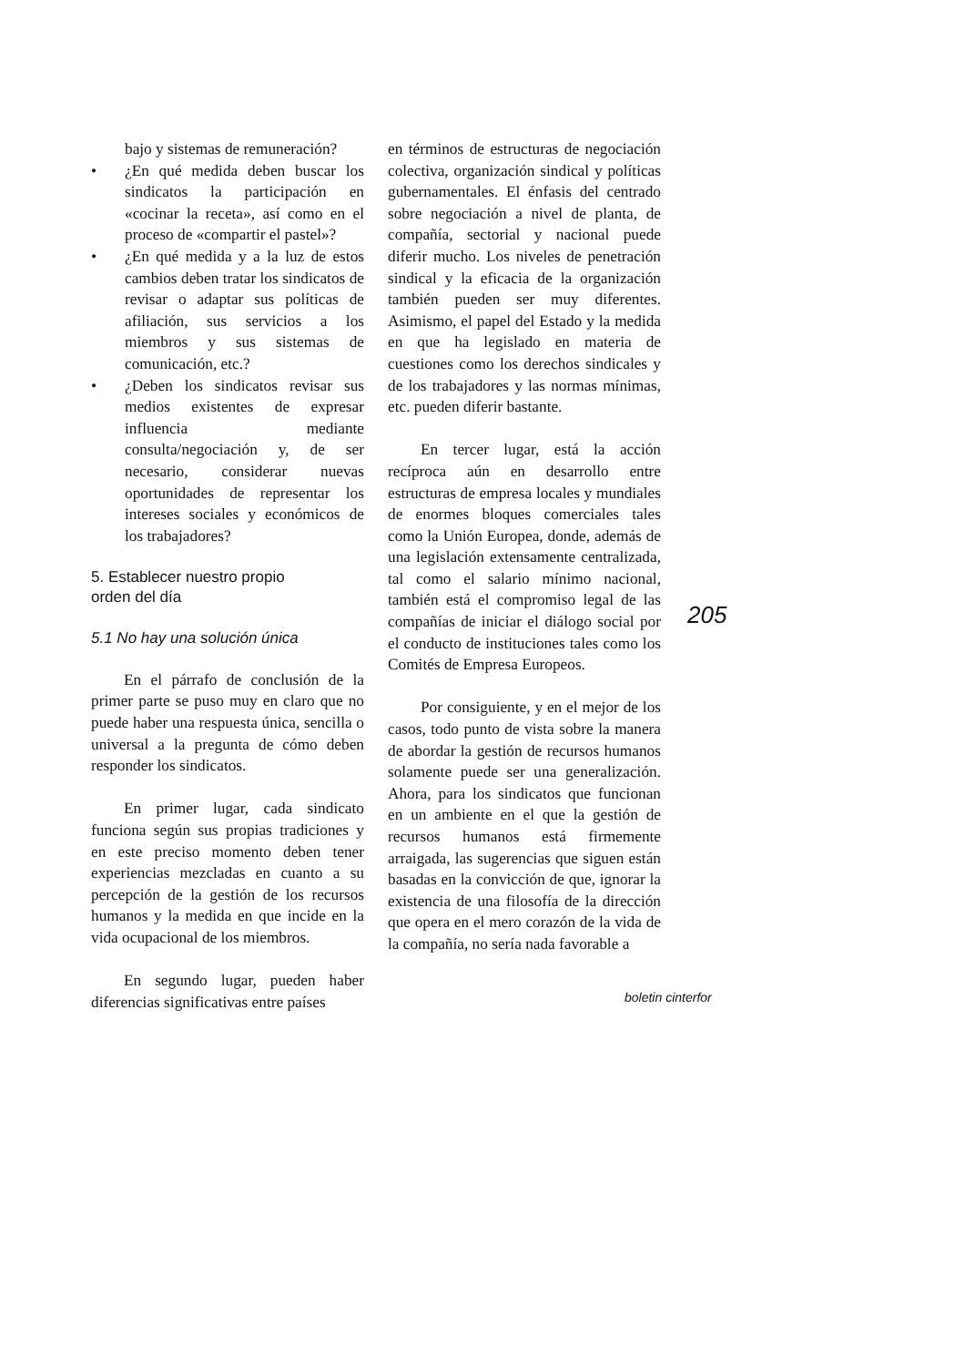bajo y sistemas de remuneración?
• ¿En qué medida deben buscar los sindicatos la participación en «cocinar la receta», así como en el proceso de «compartir el pastel»?
• ¿En qué medida y a la luz de estos cambios deben tratar los sindicatos de revisar o adaptar sus políticas de afiliación, sus servicios a los miembros y sus sistemas de comunicación, etc.?
• ¿Deben los sindicatos revisar sus medios existentes de expresar influencia mediante consulta/negociación y, de ser necesario, considerar nuevas oportunidades de representar los intereses sociales y económicos de los trabajadores?
5. Establecer nuestro propio
orden del día
5.1 No hay una solución única
En el párrafo de conclusión de la primer parte se puso muy en claro que no puede haber una respuesta única, sencilla o universal a la pregunta de cómo deben responder los sindicatos.
En primer lugar, cada sindicato funciona según sus propias tradiciones y en este preciso momento deben tener experiencias mezcladas en cuanto a su percepción de la gestión de los recursos humanos y la medida en que incide en la vida ocupacional de los miembros.
En segundo lugar, pueden haber diferencias significativas entre países
en términos de estructuras de negociación colectiva, organización sindical y políticas gubernamentales. El énfasis del centrado sobre negociación a nivel de planta, de compañía, sectorial y nacional puede diferir mucho. Los niveles de penetración sindical y la eficacia de la organización también pueden ser muy diferentes. Asimismo, el papel del Estado y la medida en que ha legislado en materia de cuestiones como los derechos sindicales y de los trabajadores y las normas mínimas, etc. pueden diferir bastante.
En tercer lugar, está la acción recíproca aún en desarrollo entre estructuras de empresa locales y mundiales de enormes bloques comerciales tales como la Unión Europea, donde, además de una legislación extensamente centralizada, tal como el salario mínimo nacional, también está el compromiso legal de las compañías de iniciar el diálogo social por el conducto de instituciones tales como los Comités de Empresa Europeos.
Por consiguiente, y en el mejor de los casos, todo punto de vista sobre la manera de abordar la gestión de recursos humanos solamente puede ser una generalización. Ahora, para los sindicatos que funcionan en un ambiente en el que la gestión de recursos humanos está firmemente arraigada, las sugerencias que siguen están basadas en la convicción de que, ignorar la existencia de una filosofía de la dirección que opera en el mero corazón de la vida de la compañía, no sería nada favorable a
205
boletin cinterfor